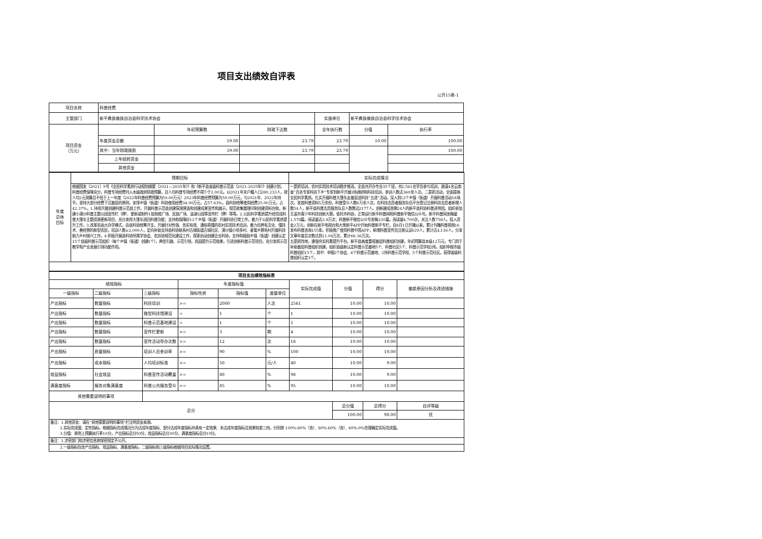项目支出绩效自评表
公开15表-1
| 项目名称 | 科普经费 | | | | | |
| 主管部门 | 新平彝族傣族自治县科学技术协会 | | | 实施单位 | 新平彝族傣族自治县科学技术协会 | |
| 项目资金 （万元） | | 年初预算数 | 财政下达数 | 全年执行数 | 分值 | 执行率 |
| | 年度资金总额 | 59.00 | 23.79 | 23.79 | 10.00 | 100.00 |
| | 其中：当年财政拨款 | 59.00 | 23.79 | 23.79 | | 100.00 |
| | 上年结转资金 | | | | | |
| | 其他资金 | | | | | |
| 年度 总体 目标 | 预期目标 | 实际完成情况 |
| | 根据国发〔2021〕9号《全民科学素质行动规划纲要（2021—2035年）》和《新平县省级科普示范县（2021-2025年）》创建计划，科普经费保障充分，科普专项经费列入本级政府财政预算，且人均科普专项经费不得少于2.00元。以2021年末户籍人口280,233人，按人均2元测算且不低于上一年度（2022年科普经费预算为59.00万元）2023年科普经费预算为59.00万元，与2021年、2022年持平。坚持大部分经费下沉基层的原则，安排乡镇（街道）科协使用经费34.00万元，占57.63%，县科协统筹使用经费25.00万元，占42.37%。1.持续开展创建科普示范县工作，开展科普示范县创建氛围营造和创建成果宣传和展示，规范收集整理印制创建资料台账，新建小漠沙科普主题公园宣传栏（牌）、更新或制作1批和睦广场、民族广场、溪湖公园等宣传栏（牌）等等。2.公民科学素质提升经完成科普大篷车主题资源更新项目，充分发挥大篷车巡回科普功能；支持和保障好12个乡镇（街道）开展科协日常工作，着力于公民科学素质提升工作。3.改革农函大办学模式，由县科协统筹开支，开展针对性强、务实有效、通俗易懂的农村实用技术培训，着力培养有文化、懂技术、善经营的新型农民，培训人数≥2,000人，定向补助支持县科协联系村古城街道古城社区、漠沙镇小坝多村、者竜乡鹅毛村开展科技助力乡村振兴工作。4.积极开展县科协所属学协会、农技协规范化建设工作，探索启动创建企业科协，支持和鼓励乡镇（街道）创建认定15个县级科普示范组织（每个乡镇（街道）创建1个），典型引路、示范引领，巩固提升示范效果，引进创新科普示范项目，充分发挥示范教学和产业发展引领功能作用。 | 一是抓培训，农村实用技术培训稳步推进。全县共开办专业35个班，共2,561名学员参与培训，邀请4名云南省“百名专家科技下乡”专家到新平开展3场调研和科技培训，参训人数达360余人次。二是抓活动，全面提高全民科学素质。扎实开展科普大篷车走基层送科技“五进”活动。深入到12个乡镇（街道）开展科普活动18场次，发放科普资料5万余份，科普受众人数8万余人次，在科技志愿者服务队伍平台登记注册科技志愿者新增人数54人，新平县科普志愿服务队总人数数达2177人。创新建成首期24人的新平县科协科普讲师团。组织参加玉溪市青少年科技创新大赛。依托市科协，正常运行新平科普网和科普新平微信公众号。新平科普网发稿量1,578篇，阅读量达2.8万次；科普新平微信公众号发稿220篇，阅读量4,700次，关注人数758人。投入资金2万元，创新在新平电视台和大美新平APP开始科普新平专栏，自8月1日开播以来，累计刊播科普视频16发布科普咨询155条。积极推广使用科普中国APP，新增科普宣传员注册认证629人，累计达4,116人，分享文章年度总次数达到11.04万次，累计66.36万次。 五是抓阵地，建强夯实科素提升平台。新平县高度重视基层科普组织创建，年初预算县本级12万元，专门用于补助基层科普组织创建，组织县级新认定科普示范基地5个、科普社区5个、科普示范学校2所。组织申报市级科普组织15个，其中：申报2个协会、6个科普示范基地、2所科普示范学校、5个科普示范社区。获得省级科普组织认定3个。 |
| 项目支出绩效指标表 | | | | | | | | | |
| 绩效指标 | | | 年度指标值 | | | 实际完成值 | 分值 | 得分 | 偏差原因分析及改进措施 |
| 一级指标 | 二级指标 | 三级指标 | 指标性质 | 指标值 | 度量单位 | | | | |
| 产出指标 | 数量指标 | 科技培训 | >= | 2000 | 人次 | 2561 | 10.00 | 10.00 | |
| 产出指标 | 数量指标 | 微型科技馆建设 | = | 1 | 个 | 1 | 10.00 | 10.00 | |
| 产出指标 | 数量指标 | 科普示范基地建设 | = | 1 | 个 | 5 | 10.00 | 10.00 | |
| 产出指标 | 数量指标 | 宣传栏更新 | >= | 3 | 期 | 4 | 10.00 | 10.00 | |
| 产出指标 | 数量指标 | 宣传活动举办次数 | >= | 12 | 次 | 18 | 10.00 | 10.00 | |
| 产出指标 | 质量指标 | 培训人员参训率 | >= | 90 | % | 100 | 10.00 | 10.00 | |
| 产出指标 | 成本指标 | 人均培训标准 | <= | 50 | 元/人 | 40 | 10.00 | 9.00 | |
| 效益指标 | 社会效益 | 科普宣传活动覆盖 | >= | 80 | % | 98 | 10.00 | 9.00 | |
| 满意度指标 | 服务对象满意度 | 科普公共服务受众 | >= | 85 | % | 95 | 10.00 | 10.00 | |
| 其他需要说明的事项 | | | | | | | | | |
| 总分 | | | | | | | 总分值 | 总得分 | 自评等级 |
| | | | | | | | 100.00 | 98.00 | 优 |
| 备注：1.其他资金：请在“其他需要说明的事项”栏注明资金来源。 2.实际完成值：定性指标，根据指标完成情况分为达成年度指标、部分达成年度指标并具有一定效果、未达成年度指标且效果较差三档，分别按 100%-80%（含）、80%-60%（含）、60%-0%合理确定实际完成值。 3.分值：原则上预算执行率10分，产出指标总分50分，效益指标总分30分，满意度指标总分10分。 | | | | | | | | | |
| 备注：1.涉密部门和涉密信息按保密规定不公开。 | | | | | | | | | |
| 2.一级指标包含产出指标、效益指标、满意度指标，二级指标和三级指标根据项目实际情况设置。 | | | | | | | | | |